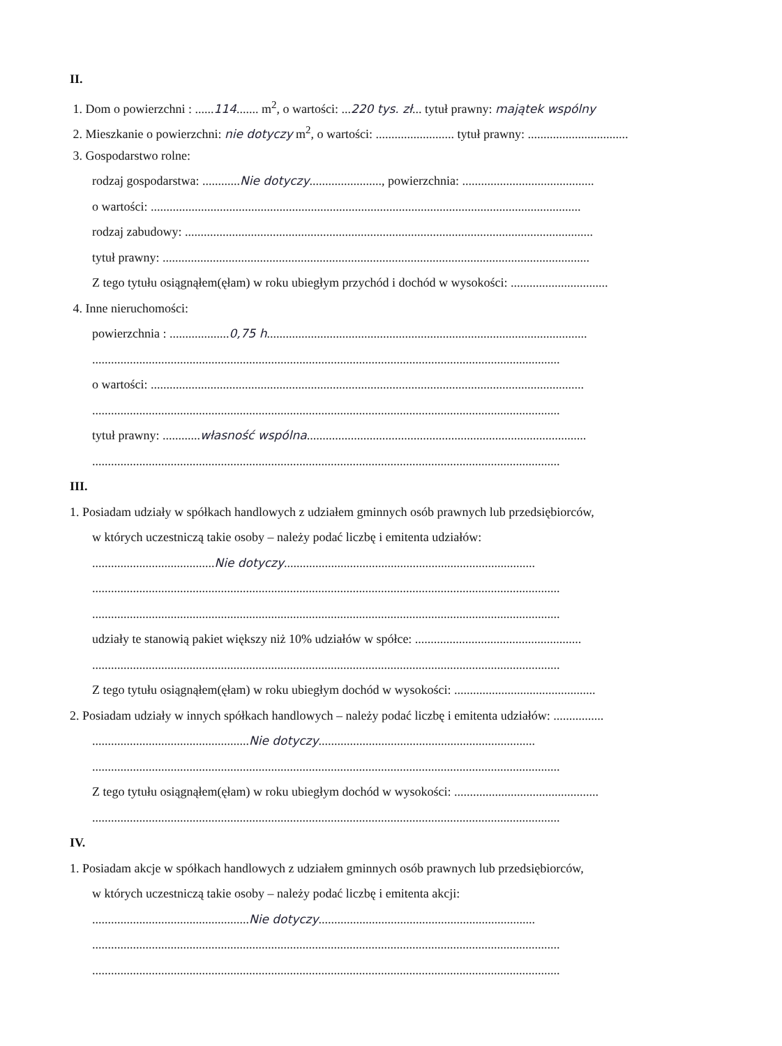II.
1. Dom o powierzchni : ......114....... m<sup>2</sup>, o wartości: ...220 tys. zł... tytuł prawny: majątek wspólny
2. Mieszkanie o powierzchni: nie dotyczy m<sup>2</sup>, o wartości: ......................... tytuł prawny: ................................
3. Gospodarstwo rolne:
rodzaj gospodarstwa: ............Nie dotyczy......................., powierzchnia: ..........................................
o wartości: .........................................................................................................................................
rodzaj zabudowy: ..................................................................................................................................
tytuł prawny: ........................................................................................................................................
Z tego tytułu osiągnąłem(ęłam) w roku ubiegłym przychód i dochód w wysokości: ...............................
4. Inne nieruchomości:
powierzchnia : ...................0,75 h......................................................................................................
.....................................................................................................................................................
o wartości: ..........................................................................................................................................
.....................................................................................................................................................
tytuł prawny: ............własność wspólna.........................................................................................
.....................................................................................................................................................
III.
1. Posiadam udziały w spółkach handlowych z udziałem gminnych osób prawnych lub przedsiębiorców,
w których uczestniczą takie osoby – należy podać liczbę i emitenta udziałów:
.......................................Nie dotyczy................................................................................
.....................................................................................................................................................
.....................................................................................................................................................
udziały te stanowią pakiet większy niż 10% udziałów w spółce: .....................................................
.....................................................................................................................................................
Z tego tytułu osiągnąłem(ęłam) w roku ubiegłym dochód w wysokości: .............................................
2. Posiadam udziały w innych spółkach handlowych – należy podać liczbę i emitenta udziałów: ................
..................................................Nie dotyczy.....................................................................
.....................................................................................................................................................
Z tego tytułu osiągnąłem(ęłam) w roku ubiegłym dochód w wysokości: ..............................................
.....................................................................................................................................................
IV.
1. Posiadam akcje w spółkach handlowych z udziałem gminnych osób prawnych lub przedsiębiorców,
w których uczestniczą takie osoby – należy podać liczbę i emitenta akcji:
..................................................Nie dotyczy.....................................................................
.....................................................................................................................................................
.....................................................................................................................................................